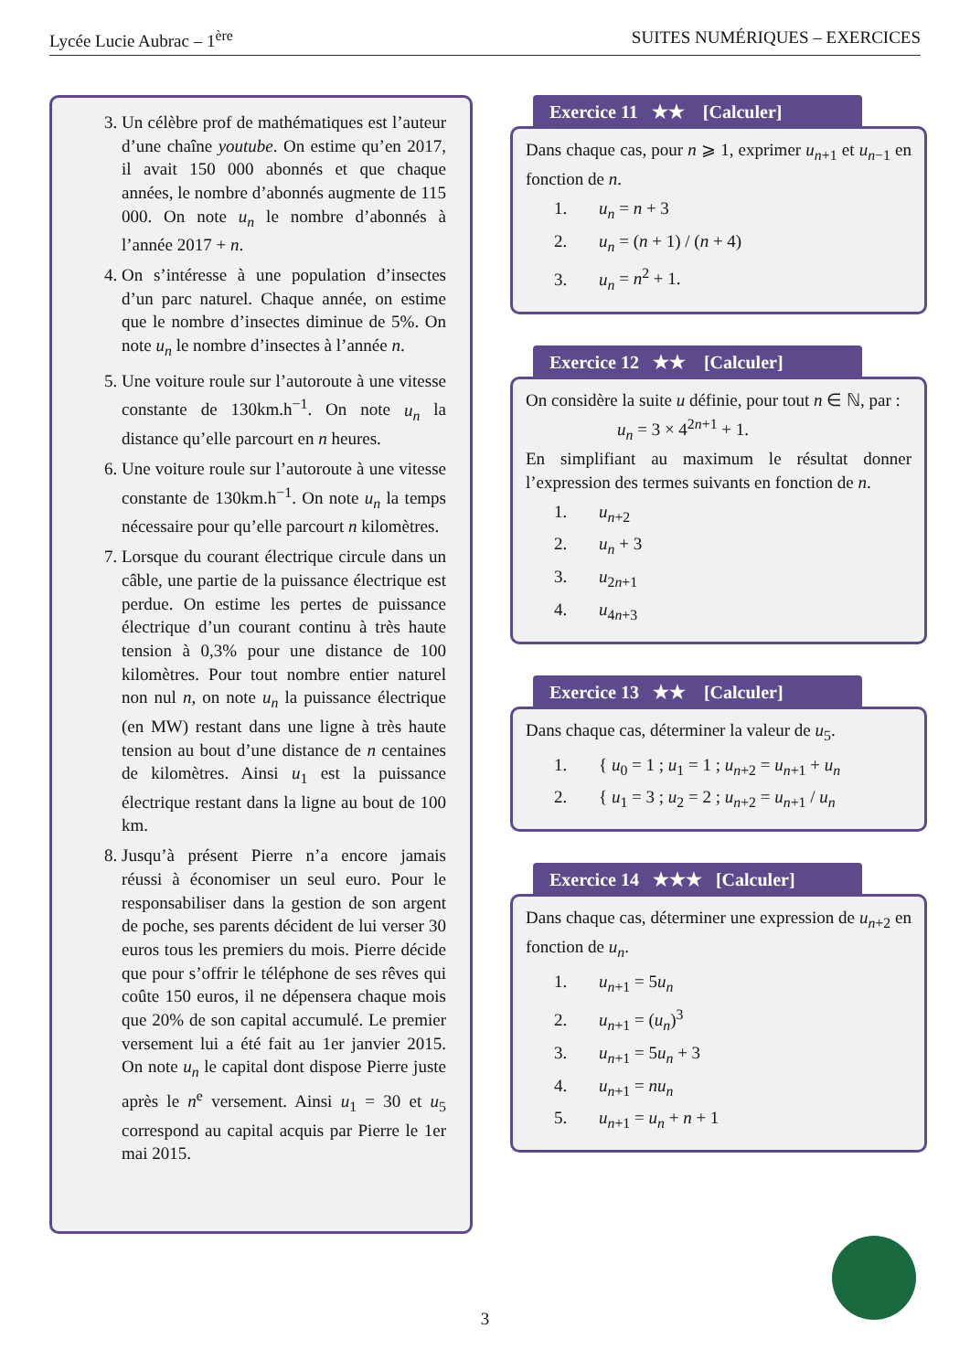Lycée Lucie Aubrac – 1<sup>ère</sup> SUITES NUMÉRIQUES – EXERCICES
3. Un célèbre prof de mathématiques est l’auteur d’une chaîne youtube. On estime qu’en 2017, il avait 150 000 abonnés et que chaque années, le nombre d’abonnés augmente de 115 000. On note u<sub>n</sub> le nombre d’abonnés à l’année 2017 + n.
4. On s’intéresse à une population d’insectes d’un parc naturel. Chaque année, on estime que le nombre d’insectes diminue de 5%. On note u<sub>n</sub> le nombre d’insectes à l’année n.
5. Une voiture roule sur l’autoroute à une vitesse constante de 130km.h<sup>−1</sup>. On note u<sub>n</sub> la distance qu’elle parcourt en n heures.
6. Une voiture roule sur l’autoroute à une vitesse constante de 130km.h<sup>−1</sup>. On note u<sub>n</sub> la temps nécessaire pour qu’elle parcourt n kilomètres.
7. Lorsque du courant électrique circule dans un câble, une partie de la puissance électrique est perdue. On estime les pertes de puissance électrique d’un courant continu à très haute tension à 0,3% pour une distance de 100 kilomètres. Pour tout nombre entier naturel non nul n, on note u<sub>n</sub> la puissance électrique (en MW) restant dans une ligne à très haute tension au bout d’une distance de n centaines de kilomètres. Ainsi u<sub>1</sub> est la puissance électrique restant dans la ligne au bout de 100 km.
8. Jusqu’à présent Pierre n’a encore jamais réussi à économiser un seul euro. Pour le responsabiliser dans la gestion de son argent de poche, ses parents décident de lui verser 30 euros tous les premiers du mois. Pierre décide que pour s’offrir le téléphone de ses rêves qui coûte 150 euros, il ne dépensera chaque mois que 20% de son capital accumulé. Le premier versement lui a été fait au 1er janvier 2015. On note u<sub>n</sub> le capital dont dispose Pierre juste après le n<sup>e</sup> versement. Ainsi u<sub>1</sub> = 30 et u<sub>5</sub> correspond au capital acquis par Pierre le 1er mai 2015.
Exercice 11 ★★ [Calculer]
Dans chaque cas, pour n ⩾ 1, exprimer u<sub>n+1</sub> et u<sub>n−1</sub> en fonction de n.
1. u<sub>n</sub> = n + 3
2. u<sub>n</sub> = (n + 1) / (n + 4)
3. u<sub>n</sub> = n<sup>2</sup> + 1.
Exercice 12 ★★ [Calculer]
On considère la suite u définie, pour tout n ∈ ℕ, par :
u<sub>n</sub> = 3 × 4<sup>2n+1</sup> + 1.
En simplifiant au maximum le résultat donner l’expression des termes suivants en fonction de n.
1. u<sub>n+2</sub>
2. u<sub>n</sub> + 3
3. u<sub>2n+1</sub>
4. u<sub>4n+3</sub>
Exercice 13 ★★ [Calculer]
Dans chaque cas, déterminer la valeur de u<sub>5</sub>.
1. { u<sub>0</sub> = 1 ; u<sub>1</sub> = 1 ; u<sub>n+2</sub> = u<sub>n+1</sub> + u<sub>n</sub>
2. { u<sub>1</sub> = 3 ; u<sub>2</sub> = 2 ; u<sub>n+2</sub> = u<sub>n+1</sub> / u<sub>n</sub>
Exercice 14 ★★★ [Calculer]
Dans chaque cas, déterminer une expression de u<sub>n+2</sub> en fonction de u<sub>n</sub>.
1. u<sub>n+1</sub> = 5u<sub>n</sub>
2. u<sub>n+1</sub> = (u<sub>n</sub>)<sup>3</sup>
3. u<sub>n+1</sub> = 5u<sub>n</sub> + 3
4. u<sub>n+1</sub> = nu<sub>n</sub>
5. u<sub>n+1</sub> = u<sub>n</sub> + n + 1
3